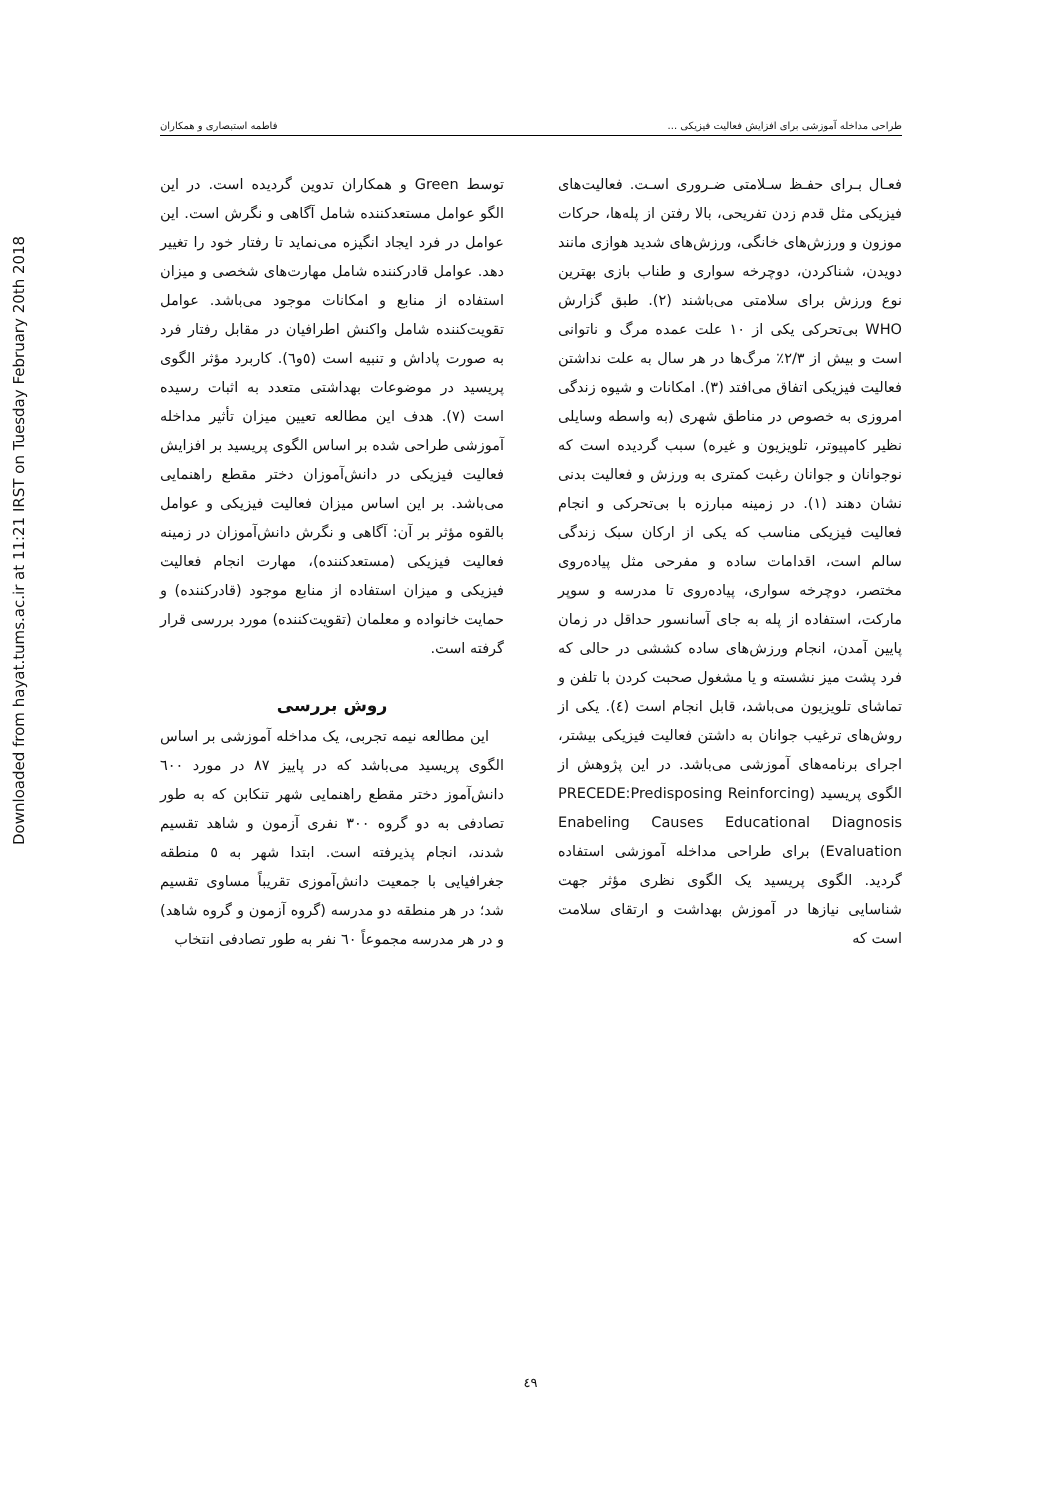Downloaded from hayat.tums.ac.ir at 11:21 IRST on Tuesday February 20th 2018
طراحی مداخله آموزشی برای افزایش فعالیت فیزیکی ... فاطمه استبصاری و همکاران
فعـال بـرای حفـظ سـلامتی ضـروری اسـت. فعالیت‌های فیزیکی مثل قدم زدن تفریحی، بالا رفتن از پله‌ها، حرکات موزون و ورزش‌های خانگی، ورزش‌های شدید هوازی مانند دویدن، شناکردن، دوچرخه سواری و طناب بازی بهترین نوع ورزش برای سلامتی می‌باشند (۲). طبق گزارش WHO بی‌تحرکی یکی از ۱۰ علت عمده مرگ و ناتوانی است و بیش از ۲/۳٪ مرگ‌ها در هر سال به علت نداشتن فعالیت فیزیکی اتفاق می‌افتد (۳). امکانات و شیوه زندگی امروزی به خصوص در مناطق شهری (به واسطه وسایلی نظیر کامپیوتر، تلویزیون و غیره) سبب گردیده است که نوجوانان و جوانان رغبت کمتری به ورزش و فعالیت بدنی نشان دهند (۱). در زمینه مبارزه با بی‌تحرکی و انجام فعالیت فیزیکی مناسب که یکی از ارکان سبک زندگی سالم است، اقدامات ساده و مفرحی مثل پیاده‌روی مختصر، دوچرخه سواری، پیاده‌روی تا مدرسه و سوپر مارکت، استفاده از پله به جای آسانسور حداقل در زمان پایین آمدن، انجام ورزش‌های ساده کششی در حالی که فرد پشت میز نشسته و یا مشغول صحبت کردن با تلفن و تماشای تلویزیون می‌باشد، قابل انجام است (٤). یکی از روش‌های ترغیب جوانان به داشتن فعالیت فیزیکی بیشتر، اجرای برنامه‌های آموزشی می‌باشد. در این پژوهش از الگوی پریسید (PRECEDE:Predisposing Reinforcing Enabeling Causes Educational Diagnosis Evaluation) برای طراحی مداخله آموزشی استفاده گردید. الگوی پریسید یک الگوی نظری مؤثر جهت شناسایی نیازها در آموزش بهداشت و ارتقای سلامت است که
توسط Green و همکاران تدوین گردیده است. در این الگو عوامل مستعدکننده شامل آگاهی و نگرش است. این عوامل در فرد ایجاد انگیزه می‌نماید تا رفتار خود را تغییر دهد. عوامل قادرکننده شامل مهارت‌های شخصی و میزان استفاده از منابع و امکانات موجود می‌باشد. عوامل تقویت‌کننده شامل واکنش اطرافیان در مقابل رفتار فرد به صورت پاداش و تنبیه است (٥و٦). کاربرد مؤثر الگوی پریسید در موضوعات بهداشتی متعدد به اثبات رسیده است (۷). هدف این مطالعه تعیین میزان تأثیر مداخله آموزشی طراحی شده بر اساس الگوی پریسید بر افزایش فعالیت فیزیکی در دانش‌آموزان دختر مقطع راهنمایی می‌باشد. بر این اساس میزان فعالیت فیزیکی و عوامل بالقوه مؤثر بر آن: آگاهی و نگرش دانش‌آموزان در زمینه فعالیت فیزیکی (مستعدکننده)، مهارت انجام فعالیت فیزیکی و میزان استفاده از منابع موجود (قادرکننده) و حمایت خانواده و معلمان (تقویت‌کننده) مورد بررسی قرار گرفته است.
روش بررسی
این مطالعه نیمه تجربی، یک مداخله آموزشی بر اساس الگوی پریسید می‌باشد که در پاییز ۸۷ در مورد ٦۰۰ دانش‌آموز دختر مقطع راهنمایی شهر تنکابن که به طور تصادفی به دو گروه ۳۰۰ نفری آزمون و شاهد تقسیم شدند، انجام پذیرفته است. ابتدا شهر به ٥ منطقه جغرافیایی با جمعیت دانش‌آموزی تقریباً مساوی تقسیم شد؛ در هر منطقه دو مدرسه (گروه آزمون و گروه شاهد) و در هر مدرسه مجموعاً ٦۰ نفر به طور تصادفی انتخاب
٤۹